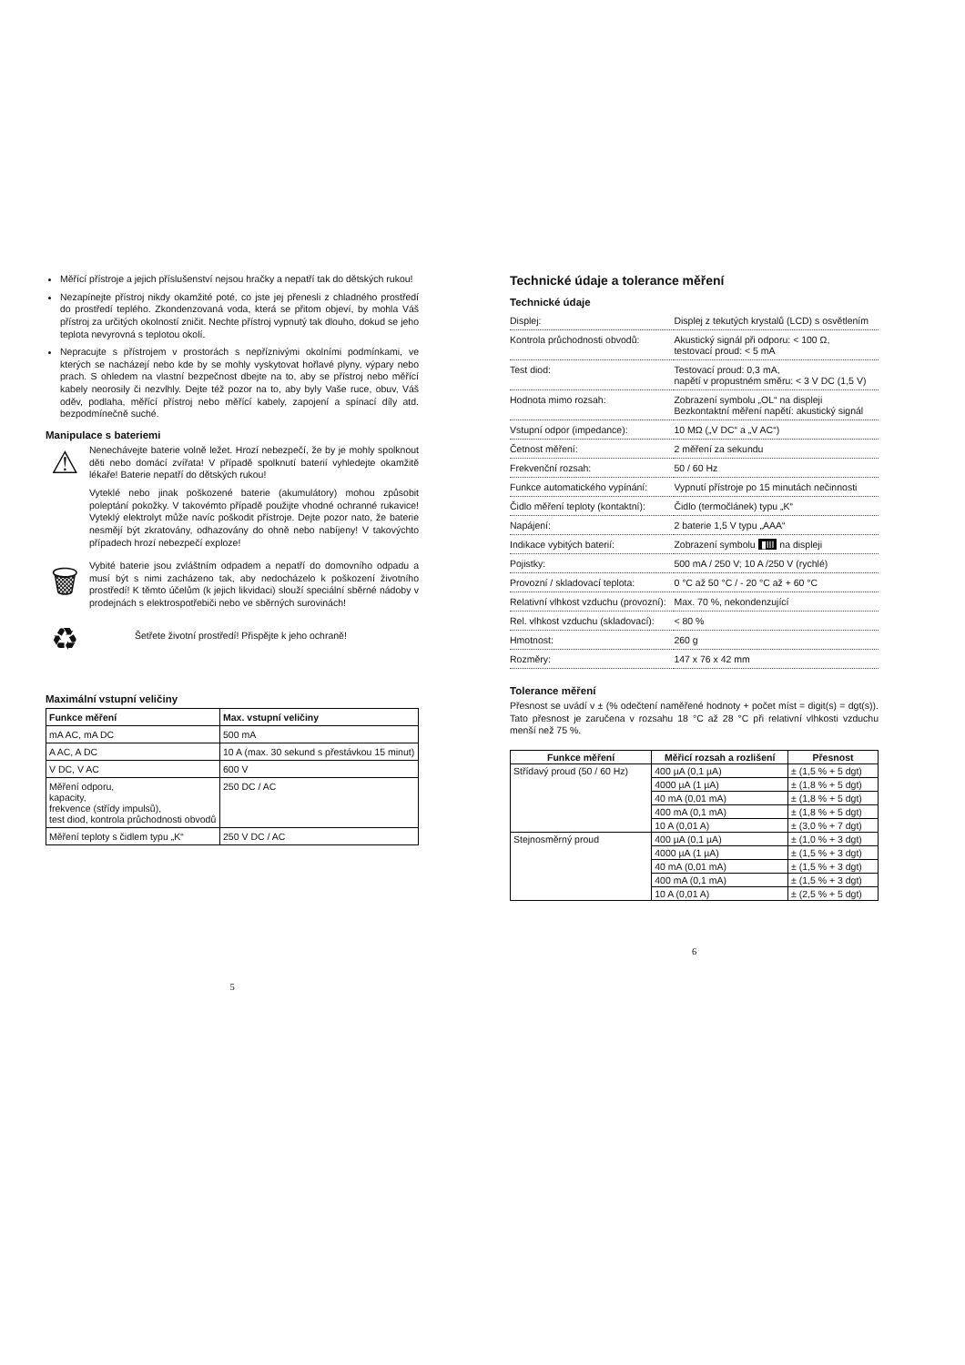Měřící přístroje a jejich příslušenství nejsou hračky a nepatří tak do dětských rukou!
Nezapínejte přístroj nikdy okamžité poté, co jste jej přenesli z chladného prostředí do prostředí teplého. Zkondenzovaná voda, která se přitom objeví, by mohla Váš přístroj za určitých okolností zničit. Nechte přístroj vypnutý tak dlouho, dokud se jeho teplota nevyrovná s teplotou okolí.
Nepracujte s přístrojem v prostorách s nepříznivými okolními podmínkami, ve kterých se nacházejí nebo kde by se mohly vyskytovat hořlavé plyny, výpary nebo prach. S ohledem na vlastní bezpečnost dbejte na to, aby se přístroj nebo měřící kabely neorosily či nezvlhly. Dejte též pozor na to, aby byly Vaše ruce, obuv, Váš oděv, podlaha, měřící přístroj nebo měřící kabely, zapojení a spínací díly atd. bezpodmínečně suché.
Manipulace s bateriemi
⚠
Nenechávejte baterie volně ležet. Hrozí nebezpečí, že by je mohly spolknout děti nebo domácí zvířata! V případě spolknutí baterií vyhledejte okamžitě lékaře! Baterie nepatří do dětských rukou!
Vyteklé nebo jinak poškozené baterie (akumulátory) mohou způsobit poleptání pokožky. V takovémto případě použijte vhodné ochranné rukavice! Vyteklý elektrolyt může navíc poškodit přístroje. Dejte pozor nato, že baterie nesmějí být zkratovány, odhazovány do ohně nebo nabíjeny! V takovýchto případech hrozí nebezpečí exploze!
🗑
Vybité baterie jsou zvláštním odpadem a nepatří do domovního odpadu a musí být s nimi zacházeno tak, aby nedocházelo k poškození životního prostředí! K těmto účelům (k jejich likvidaci) slouží speciální sběrné nádoby v prodejnách s elektrospotřebiči nebo ve sběrných surovinách!
♻
Šetřete životní prostředí! Přispějte k jeho ochraně!
Maximální vstupní veličiny
| Funkce měření | Max. vstupní veličiny |
| --- | --- |
| mA AC, mA DC | 500 mA |
| A AC, A DC | 10 A (max. 30 sekund s přestávkou 15 minut) |
| V DC, V AC | 600 V |
| Měření odporu, kapacity, frekvence (střídy impulsů), test diod, kontrola průchodnosti obvodů | 250 DC / AC |
| Měření teploty s čidlem typu „K“ | 250 V DC / AC |
5
Technické údaje a tolerance měření
Technické údaje
| Displej: | Displej z tekutých krystalů (LCD) s osvětlením |
| Kontrola průchodnosti obvodů: | Akustický signál při odporu: < 100 Ω, testovací proud: < 5 mA |
| Test diod: | Testovací proud: 0,3 mA, napětí v propustném směru: < 3 V DC (1,5 V) |
| Hodnota mimo rozsah: | Zobrazení symbolu „OL“ na displeji Bezkontaktní měření napětí: akustický signál |
| Vstupní odpor (impedance): | 10 MΩ („V DC“ a „V AC“) |
| Četnost měření: | 2 měření za sekundu |
| Frekvenční rozsah: | 50 / 60 Hz |
| Funkce automatického vypínání: | Vypnutí přístroje po 15 minutách nečinnosti |
| Čidlo měření teploty (kontaktní): | Čidlo (termočlánek) typu „K“ |
| Napájení: | 2 baterie 1,5 V typu „AAA“ |
| Indikace vybitých baterií: | Zobrazení symbolu ▮III na displeji |
| Pojistky: | 500 mA / 250 V; 10 A /250 V (rychlé) |
| Provozní / skladovací teplota: | 0 °C až 50 °C / - 20 °C až + 60 °C |
| Relativní vlhkost vzduchu (provozní): | Max. 70 %, nekondenzující |
| Rel. vlhkost vzduchu (skladovací): | < 80 % |
| Hmotnost: | 260 g |
| Rozměry: | 147 x 76 x 42 mm |
Tolerance měření
Přesnost se uvádí v ± (% odečtení naměřené hodnoty + počet míst = digit(s) = dgt(s)). Tato přesnost je zaručena v rozsahu 18 °C až 28 °C při relativní vlhkosti vzduchu menší než 75 %.
| Funkce měření | Měřicí rozsah a rozlišení | Přesnost |
| --- | --- | --- |
| Střídavý proud (50 / 60 Hz) | 400 µA (0,1 µA) | ± (1,5 % + 5 dgt) |
| | 4000 µA (1 µA) | ± (1,8 % + 5 dgt) |
| | 40 mA (0,01 mA) | ± (1,8 % + 5 dgt) |
| | 400 mA (0,1 mA) | ± (1,8 % + 5 dgt) |
| | 10 A (0,01 A) | ± (3,0 % + 7 dgt) |
| Stejnosměrný proud | 400 µA (0,1 µA) | ± (1,0 % + 3 dgt) |
| | 4000 µA (1 µA) | ± (1,5 % + 3 dgt) |
| | 40 mA (0,01 mA) | ± (1,5 % + 3 dgt) |
| | 400 mA (0,1 mA) | ± (1,5 % + 3 dgt) |
| | 10 A (0,01 A) | ± (2,5 % + 5 dgt) |
6